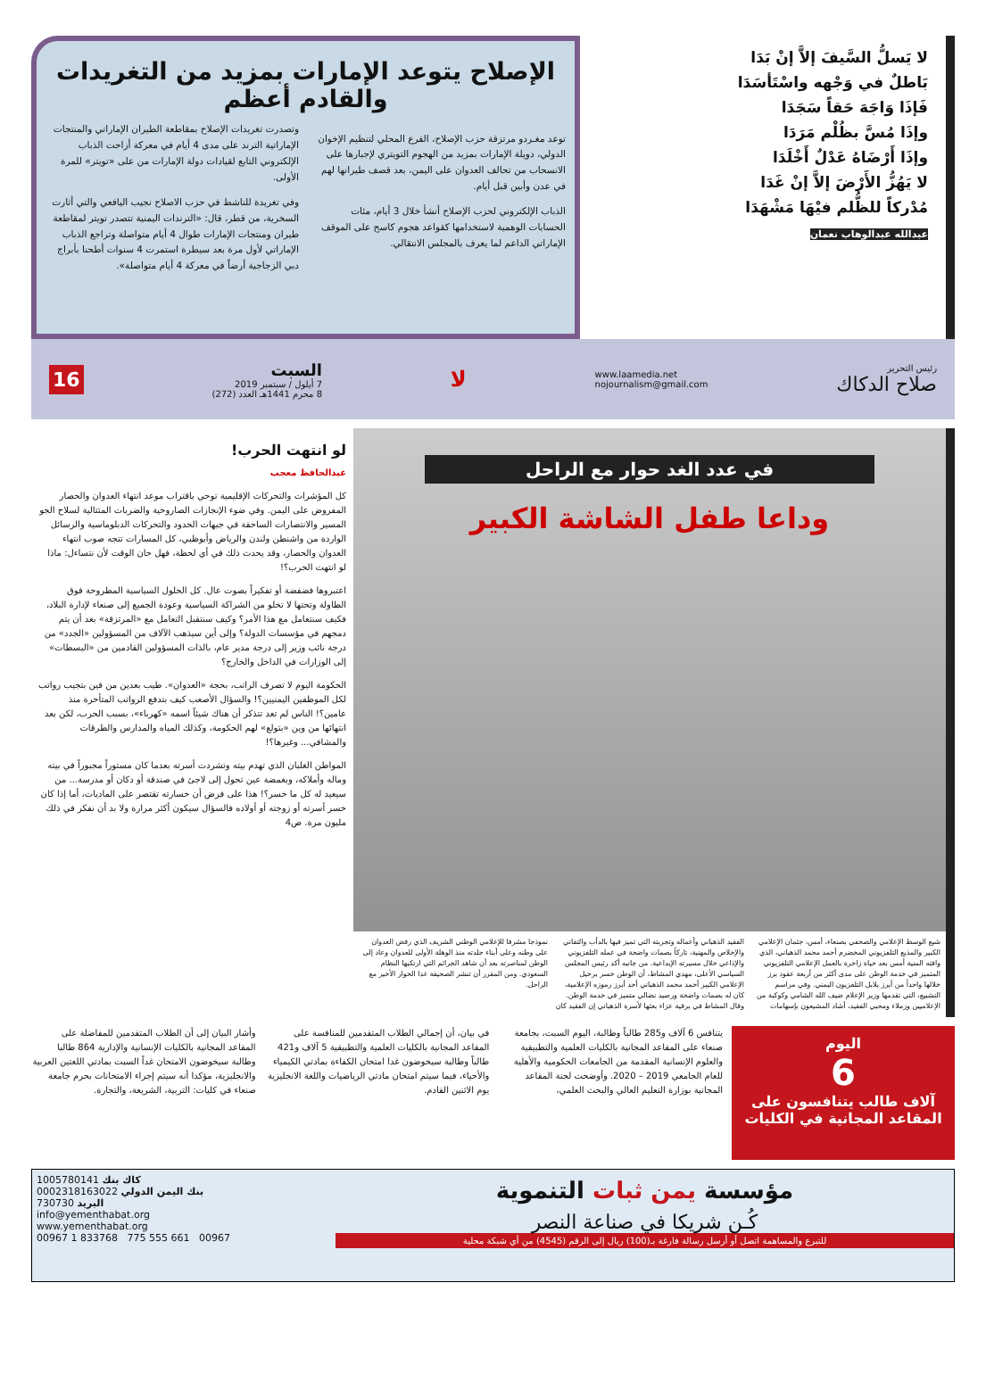لا يَسلُّ السَّيفَ إلاَّ إنْ بَدَا
بَاطلٌ في وَجْهه واسْتَأسَدَا
فَإذَا وَاجَهَ حَقاً سَجَدَا
وإذَا مُسَّ بظُلْم مَرَدَا
وإذَا أَرْضَاهُ عَدْلٌ أَخْلَدَا
لا يَهُزُّ الأَرْضَ إلاَّ إنْ غَدَا
مُدْركاً للظُّلم فيْهَا مَشْهَدَا
عبدالله عبدالوهاب نعمان
الإصلاح يتوعد الإمارات بمزيد من التغريدات والقادم أعظم
توعد مغـردو مرتزقة حزب الإصلاح، الفرع المحلي لتنظيم الإخوان الدولي، دويلة الإمارات بمزيد من الهجوم التويتري لإجبارها على الانسحاب من تحالف العدوان على اليمن، بعد قصف طيرانها لهم في عدن وأبين قبل أيام.
الذباب الإلكتروني لحزب الإصلاح أنشأ خلال 3 أيام، مئات الحسابات الوهمية لاستخدامها كقواعد هجوم كاسح على الموقف الإماراتي الداعم لما يعرف بالمجلس الانتقالي.
وتصدرت تغريدات الإصلاح بمقاطعة الطيران الإماراتي والمنتجات الإماراتية الترند على مدى 4 أيام في معركة أزاحت الذباب الإلكتروني التابع لقيادات دولة الإمارات من على «تويتر» للمرة الأولى.
وفي تغريدة للناشط في حزب الاصلاح نجيب اليافعي والتي أثارت السخرية، من قطر، قال: «الترندات اليمنية تتصدر تويتر لمقاطعة طيران ومنتجات الإمارات طوال 4 أيام متواصلة وتراجع الذباب الإماراتي لأول مرة بعد سيطرة استمرت 4 سنوات أطحنا بأبراج دبي الزجاجية أرضاً في معركة 4 أيام متواصلة».
رئيس التحرير
صلاح الدكاك
www.laamedia.net
nojournalism@gmail.com
لا
السبت
7 أيلول / سبتمبر 2019
8 محرم 1441هـ العدد (272)
16
في عدد الغد حوار مع الراحل
وداعا طفل الشاشة الكبير
شيع الوسط الإعلامي والصحفي بصنعاء، أمس، جثمان الإعلامي الكبير والمذيع التلفزيوني المخضرم أحمد محمد الذهباني، الذي وافته المنية أمس بعد حياة زاخرة بالعمل الإعلامي التلفزيوني المتميز في خدمة الوطن على مدى أكثر من أربعة عقود برز خلالها واحداً من أبرز بلابل التلفزيون اليمني. وفي مراسم التشييع، التي تقدمها وزير الإعلام ضيف الله الشامي وكوكبة من الإعلاميين وزملاء ومحبي الفقيد، أشاد المشيعون بإسهامات الفقيد الذهباني وأعماله وتجربته التي تميز فيها بالدأب والتفاني والإخلاص والمهنية، تاركاً بصمات واضحة في عمله التلفزيوني والإذاعي خلال مسيرته الإبداعية. من جانبه أكد رئيس المجلس السياسي الأعلى، مهدي المشاط، أن الوطن خسر برحيل الإعلامي الكبير أحمد محمد الذهباني أحد أبرز رموزه الإعلامية، كان له بصمات واضحة ورصيد نضالي متميز في خدمة الوطن. وقال المشاط في برقية عزاء بعثها لأسرة الذهباني إن الفقيد كان نموذجا مشرفا للإعلامي الوطني الشريف الذي رفض العدوان على وطنه وعلى أبناء جلدته منذ الوهلة الأولى للعدوان وعاد إلى الوطن لمناصرته بعد أن شاهد الجرائم التي ارتكبها النظام السعودي. ومن المقرر أن تنشر الصحيفة غدا الحوار الأخير مع الراحل.
لو انتهت الحرب!
عبدالحافظ معجب
كل المؤشرات والتحركات الإقليمية توحي باقتراب موعد انتهاء العدوان والحصار المفروض على اليمن. وفي ضوء الإنجازات الصاروخية والضربات المتتالية لسلاح الجو المسير والانتصارات الساحقة في جبهات الحدود والتحركات الدبلوماسية والرسائل الواردة من واشنطن ولندن والرياض وأبوظبي، كل المسارات تتجه صوب انتهاء العدوان والحصار، وقد يحدث ذلك في أي لحظة، فهل حان الوقت لأن نتساءل: ماذا لو انتهت الحرب؟!
اعتبروها فضفضة أو تفكيراً بصوت عال. كل الحلول السياسية المطروحة فوق الطاولة وتحتها لا تخلو من الشراكة السياسية وعودة الجميع إلى صنعاء لإدارة البلاد، فكيف سنتعامل مع هذا الأمر؟ وكيف سنتقبل التعامل مع «المرتزقة» بعد أن يتم دمجهم في مؤسسات الدولة؟ وإلى أين سيذهب الآلاف من المسؤولين «الجدد» من درجة نائب وزير إلى درجة مدير عام، بالذات المسؤولين القادمين من «البسطات» إلى الوزارات في الداخل والخارج؟
الحكومة اليوم لا تصرف الراتب، بحجة «العدوان». طيب بعدين من فين بتجيب رواتب لكل الموظفين اليمنيين؟! والسؤال الأصعب كيف بتدفع الرواتب المتأخرة منذ عامين؟! الناس لم تعد تتذكر أن هناك شيئاً اسمه «كهرباء»، بسبب الحرب، لكن بعد انتهائها من وين «بتولع» لهم الحكومة، وكذلك المياه والمدارس والطرقات والمشافي... وغيرها؟!
المواطن الغلبان الذي تهدم بيته وتشردت أسرته بعدما كان مستوراً مجبوراً في بيته وماله وأملاكه، وبغمضة عين تحول إلى لاجئ في صندقة أو دكان أو مدرسة... من سيعيد له كل ما خسر؟! هذا على فرض أن خسارته تقتصر على الماديات، أما إذا كان خسر أسرته أو زوجته أو أولاده فالسؤال سيكون أكثر مرارة ولا بد أن نفكر في ذلك مليون مرة. ص4
اليوم
6
آلاف طالب يتنافسون على المقاعد المجانية في الكليات
يتنافس 6 آلاف و285 طالباً وطالبة، اليوم السبت، بجامعة صنعاء على المقاعد المجانية بالكليات العلمية والتطبيقية والعلوم الإنسانية المقدمة من الجامعات الحكومية والأهلية للعام الجامعي 2019 – 2020. وأوضحت لجنة المقاعد المجانية بوزارة التعليم العالي والبحث العلمي،
في بيان، أن إجمالي الطلاب المتقدمين للمنافسة على المقاعد المجانية بالكليات العلمية والتطبيقية 5 آلاف و421 طالباً وطالبة سيخوضون غدا امتحان الكفاءة بمادتي الكيمياء والأحياء، فيما سيتم امتحان مادتي الرياضيات واللغة الانجليزية يوم الاثنين القادم.
وأشار البيان إلى أن الطلاب المتقدمين للمفاضلة على المقاعد المجانية بالكليات الإنسانية والإدارية 864 طالبا وطالبة سيخوضون الامتحان غداً السبت بمادتي اللغتين العربية والانجليزية، مؤكدا أنه سيتم إجراء الامتحانات بحرم جامعة صنعاء في كليات: التربية، الشريعة، والتجارة.
مؤسسة يمن ثبات التنموية
كُـن شريكا في صناعة النصر
للتبرع والمساهمة اتصل أو أرسل رسالة فارغة بـ(100) ريال إلى الرقم (4545) من أي شبكة محلية
كاك بنك 1005780141
بنك اليمن الدولي 0002318163022
البريد 730730
info@yementhabat.org
www.yementhabat.org
00967 1 833768 775 555 661 00967